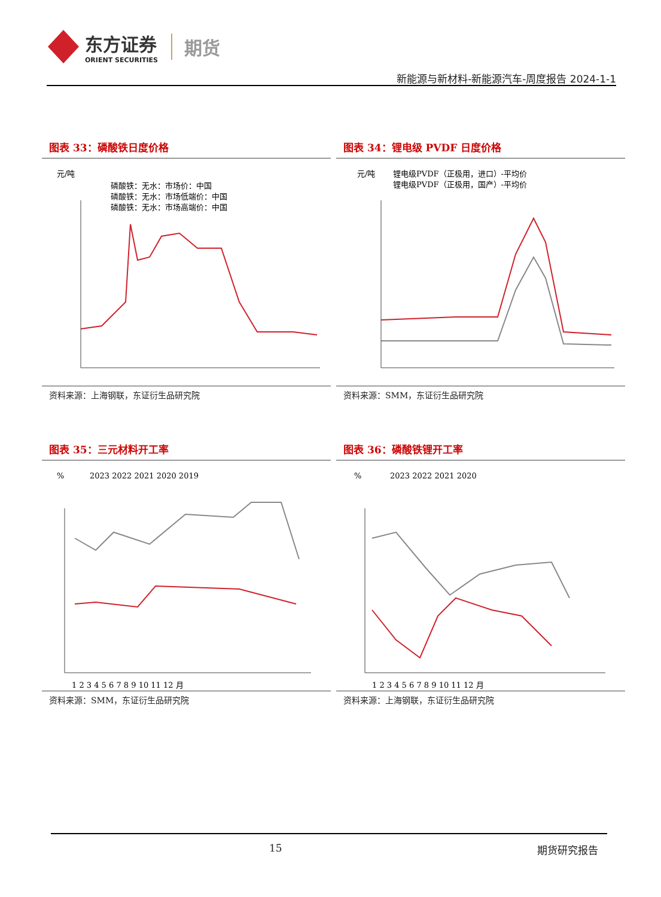东方证券
ORIENT SECURITIES
期货
新能源与新材料-新能源汽车-周度报告 2024-1-1
图表 33：磷酸铁日度价格
元/吨
磷酸铁：无水：市场价：中国
磷酸铁：无水：市场低端价：中国
磷酸铁：无水：市场高端价：中国
资料来源：上海钢联，东证衍生品研究院
图表 34：锂电级 PVDF 日度价格
元/吨
锂电级PVDF（正极用，进口）-平均价
锂电级PVDF（正极用，国产）-平均价
资料来源：SMM，东证衍生品研究院
图表 35：三元材料开工率
%
2023 2022 2021 2020 2019
1 2 3 4 5 6 7 8 9 10 11 12 月
资料来源：SMM，东证衍生品研究院
图表 36：磷酸铁锂开工率
%
2023 2022 2021 2020
1 2 3 4 5 6 7 8 9 10 11 12 月
资料来源：上海钢联，东证衍生品研究院
15 期货研究报告